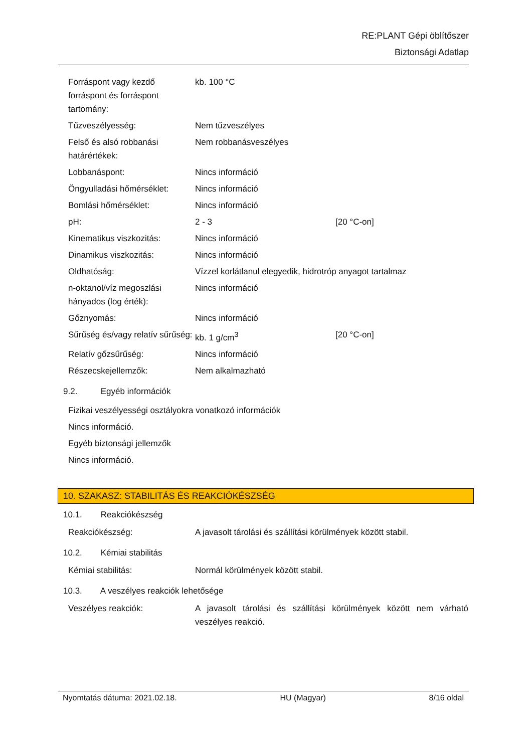RE:PLANT Gépi öblítőszer
Biztonsági Adatlap
| Forráspont vagy kezdő forráspont és forráspont tartomány: | kb. 100 °C | |
| Tűzveszélyesség: | Nem tűzveszélyes | |
| Felső és alsó robbanási határértékek: | Nem robbanásveszélyes | |
| Lobbanáspont: | Nincs információ | |
| Öngyulladási hőmérséklet: | Nincs információ | |
| Bomlási hőmérséklet: | Nincs információ | |
| pH: | 2 - 3 | [20 °C-on] |
| Kinematikus viszkozitás: | Nincs információ | |
| Dinamikus viszkozitás: | Nincs információ | |
| Oldhatóság: | Vízzel korlátlanul elegyedik, hidrotróp anyagot tartalmaz | |
| n-oktanol/víz megoszlási hányados (log érték): | Nincs információ | |
| Gőznyomás: | Nincs információ | |
| Sűrűség és/vagy relatív sűrűség: | kb. 1 g/cm<sup>3</sup> | [20 °C-on] |
| Relatív gőzsűrűség: | Nincs információ | |
| Részecskejellemzők: | Nem alkalmazható | |
9.2. Egyéb információk
Fizikai veszélyességi osztályokra vonatkozó információk
Nincs információ.
Egyéb biztonsági jellemzők
Nincs információ.
10. SZAKASZ: STABILITÁS ÉS REAKCIÓKÉSZSÉG
10.1. Reakciókészség
| Reakciókészség: | A javasolt tárolási és szállítási körülmények között stabil. |
10.2. Kémiai stabilitás
| Kémiai stabilitás: | Normál körülmények között stabil. |
10.3. A veszélyes reakciók lehetősége
| Veszélyes reakciók: | A javasolt tárolási és szállítási körülmények között nem várható veszélyes reakció. |
Nyomtatás dátuma: 2021.02.18. HU (Magyar) 8/16 oldal